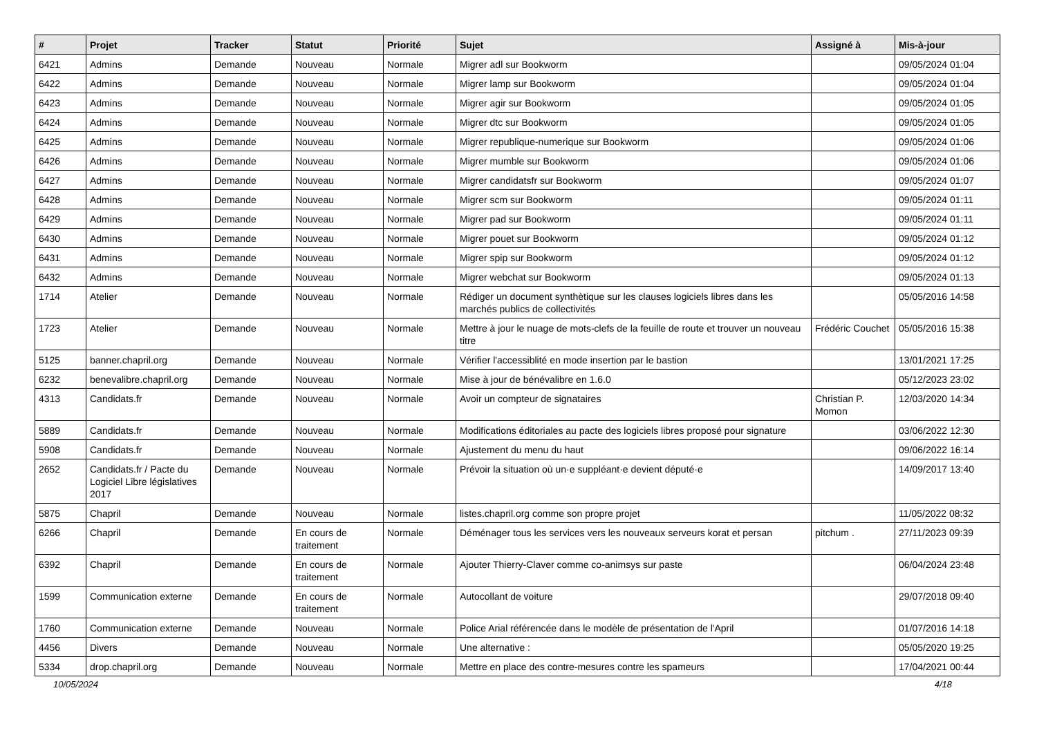| # | Projet | Tracker | Statut | Priorité | Sujet | Assigné à | Mis-à-jour |
| --- | --- | --- | --- | --- | --- | --- | --- |
| 6421 | Admins | Demande | Nouveau | Normale | Migrer adl sur Bookworm | | 09/05/2024 01:04 |
| 6422 | Admins | Demande | Nouveau | Normale | Migrer lamp sur Bookworm | | 09/05/2024 01:04 |
| 6423 | Admins | Demande | Nouveau | Normale | Migrer agir sur Bookworm | | 09/05/2024 01:05 |
| 6424 | Admins | Demande | Nouveau | Normale | Migrer dtc sur Bookworm | | 09/05/2024 01:05 |
| 6425 | Admins | Demande | Nouveau | Normale | Migrer republique-numerique sur Bookworm | | 09/05/2024 01:06 |
| 6426 | Admins | Demande | Nouveau | Normale | Migrer mumble sur Bookworm | | 09/05/2024 01:06 |
| 6427 | Admins | Demande | Nouveau | Normale | Migrer candidatsfr sur Bookworm | | 09/05/2024 01:07 |
| 6428 | Admins | Demande | Nouveau | Normale | Migrer scm sur Bookworm | | 09/05/2024 01:11 |
| 6429 | Admins | Demande | Nouveau | Normale | Migrer pad sur Bookworm | | 09/05/2024 01:11 |
| 6430 | Admins | Demande | Nouveau | Normale | Migrer pouet sur Bookworm | | 09/05/2024 01:12 |
| 6431 | Admins | Demande | Nouveau | Normale | Migrer spip sur Bookworm | | 09/05/2024 01:12 |
| 6432 | Admins | Demande | Nouveau | Normale | Migrer webchat sur Bookworm | | 09/05/2024 01:13 |
| 1714 | Atelier | Demande | Nouveau | Normale | Rédiger un document synthètique sur les clauses logiciels libres dans les marchés publics de collectivités | | 05/05/2016 14:58 |
| 1723 | Atelier | Demande | Nouveau | Normale | Mettre à jour le nuage de mots-clefs de la feuille de route et trouver un nouveau titre | Frédéric Couchet | 05/05/2016 15:38 |
| 5125 | banner.chapril.org | Demande | Nouveau | Normale | Vérifier l'accessiblité en mode insertion par le bastion | | 13/01/2021 17:25 |
| 6232 | benevalibre.chapril.org | Demande | Nouveau | Normale | Mise à jour de bénévalibre en 1.6.0 | | 05/12/2023 23:02 |
| 4313 | Candidats.fr | Demande | Nouveau | Normale | Avoir un compteur de signataires | Christian P. Momon | 12/03/2020 14:34 |
| 5889 | Candidats.fr | Demande | Nouveau | Normale | Modifications éditoriales au pacte des logiciels libres proposé pour signature | | 03/06/2022 12:30 |
| 5908 | Candidats.fr | Demande | Nouveau | Normale | Ajustement du menu du haut | | 09/06/2022 16:14 |
| 2652 | Candidats.fr / Pacte du Logiciel Libre législatives 2017 | Demande | Nouveau | Normale | Prévoir la situation où un·e suppléant·e devient député·e | | 14/09/2017 13:40 |
| 5875 | Chapril | Demande | Nouveau | Normale | listes.chapril.org comme son propre projet | | 11/05/2022 08:32 |
| 6266 | Chapril | Demande | En cours de traitement | Normale | Déménager tous les services vers les nouveaux serveurs korat et persan | pitchum . | 27/11/2023 09:39 |
| 6392 | Chapril | Demande | En cours de traitement | Normale | Ajouter Thierry-Claver comme co-animsys sur paste | | 06/04/2024 23:48 |
| 1599 | Communication externe | Demande | En cours de traitement | Normale | Autocollant de voiture | | 29/07/2018 09:40 |
| 1760 | Communication externe | Demande | Nouveau | Normale | Police Arial référencée dans le modèle de présentation de l'April | | 01/07/2016 14:18 |
| 4456 | Divers | Demande | Nouveau | Normale | Une alternative : | | 05/05/2020 19:25 |
| 5334 | drop.chapril.org | Demande | Nouveau | Normale | Mettre en place des contre-mesures contre les spameurs | | 17/04/2021 00:44 |
10/05/2024 4/18